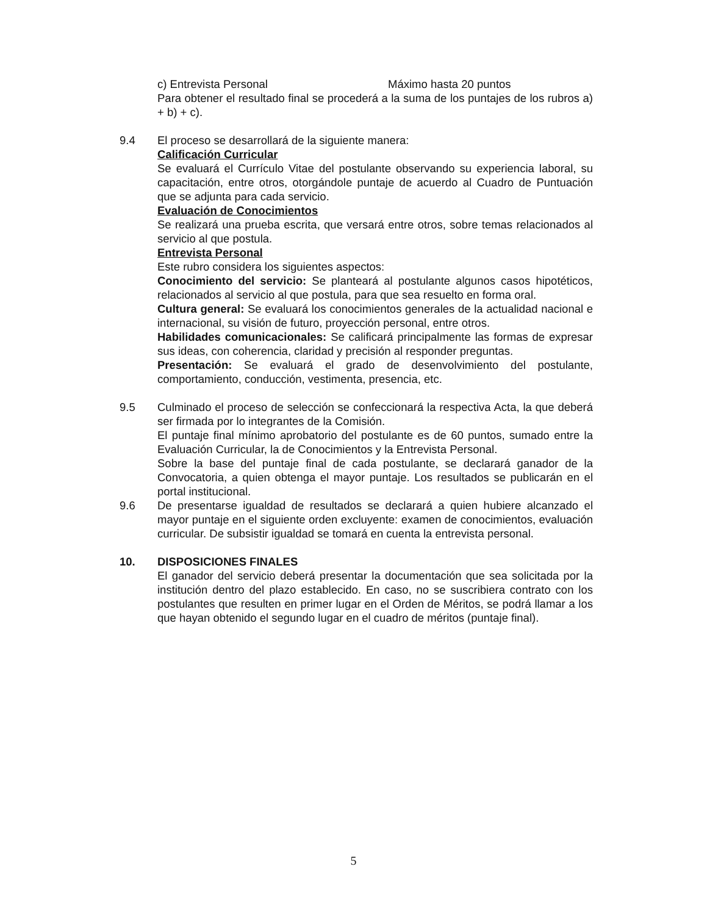c) Entrevista Personal Máximo hasta 20 puntos
Para obtener el resultado final se procederá a la suma de los puntajes de los rubros a) + b) + c).
9.4 El proceso se desarrollará de la siguiente manera:
Calificación Curricular
Se evaluará el Currículo Vitae del postulante observando su experiencia laboral, su capacitación, entre otros, otorgándole puntaje de acuerdo al Cuadro de Puntuación que se adjunta para cada servicio.
Evaluación de Conocimientos
Se realizará una prueba escrita, que versará entre otros, sobre temas relacionados al servicio al que postula.
Entrevista Personal
Este rubro considera los siguientes aspectos:
Conocimiento del servicio: Se planteará al postulante algunos casos hipotéticos, relacionados al servicio al que postula, para que sea resuelto en forma oral.
Cultura general: Se evaluará los conocimientos generales de la actualidad nacional e internacional, su visión de futuro, proyección personal, entre otros.
Habilidades comunicacionales: Se calificará principalmente las formas de expresar sus ideas, con coherencia, claridad y precisión al responder preguntas.
Presentación: Se evaluará el grado de desenvolvimiento del postulante, comportamiento, conducción, vestimenta, presencia, etc.
9.5 Culminado el proceso de selección se confeccionará la respectiva Acta, la que deberá ser firmada por lo integrantes de la Comisión.
El puntaje final mínimo aprobatorio del postulante es de 60 puntos, sumado entre la Evaluación Curricular, la de Conocimientos y la Entrevista Personal.
Sobre la base del puntaje final de cada postulante, se declarará ganador de la Convocatoria, a quien obtenga el mayor puntaje. Los resultados se publicarán en el portal institucional.
9.6 De presentarse igualdad de resultados se declarará a quien hubiere alcanzado el mayor puntaje en el siguiente orden excluyente: examen de conocimientos, evaluación curricular. De subsistir igualdad se tomará en cuenta la entrevista personal.
10. DISPOSICIONES FINALES
El ganador del servicio deberá presentar la documentación que sea solicitada por la institución dentro del plazo establecido. En caso, no se suscribiera contrato con los postulantes que resulten en primer lugar en el Orden de Méritos, se podrá llamar a los que hayan obtenido el segundo lugar en el cuadro de méritos (puntaje final).
5